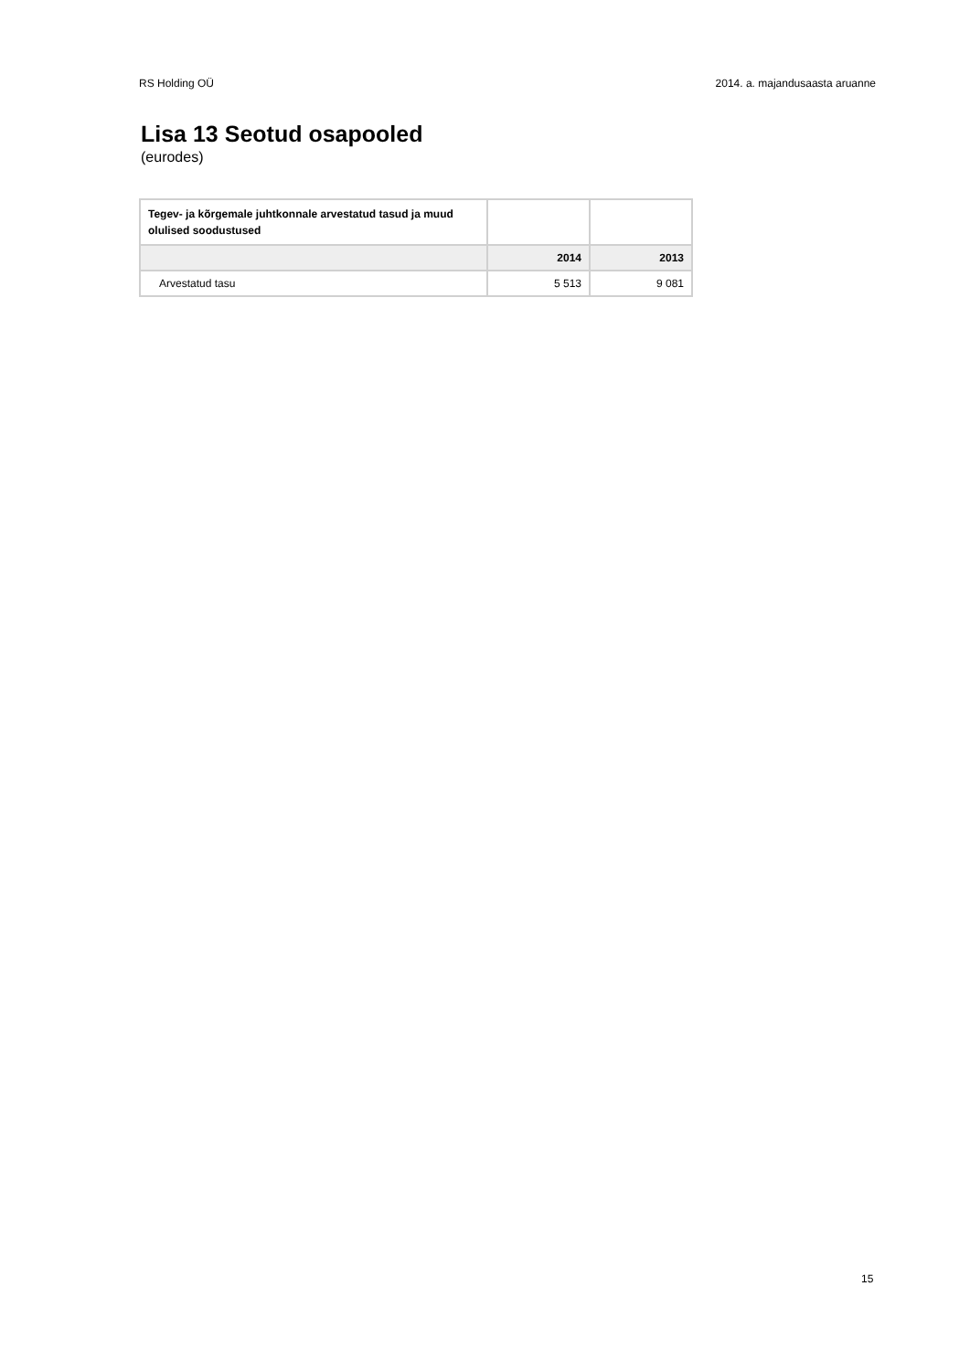RS Holding OÜ 2014. a. majandusaasta aruanne
Lisa 13 Seotud osapooled
(eurodes)
| Tegev- ja kõrgemale juhtkonnale arvestatud tasud ja muud olulised soodustused | | |
| | 2014 | 2013 |
| Arvestatud tasu | 5 513 | 9 081 |
15